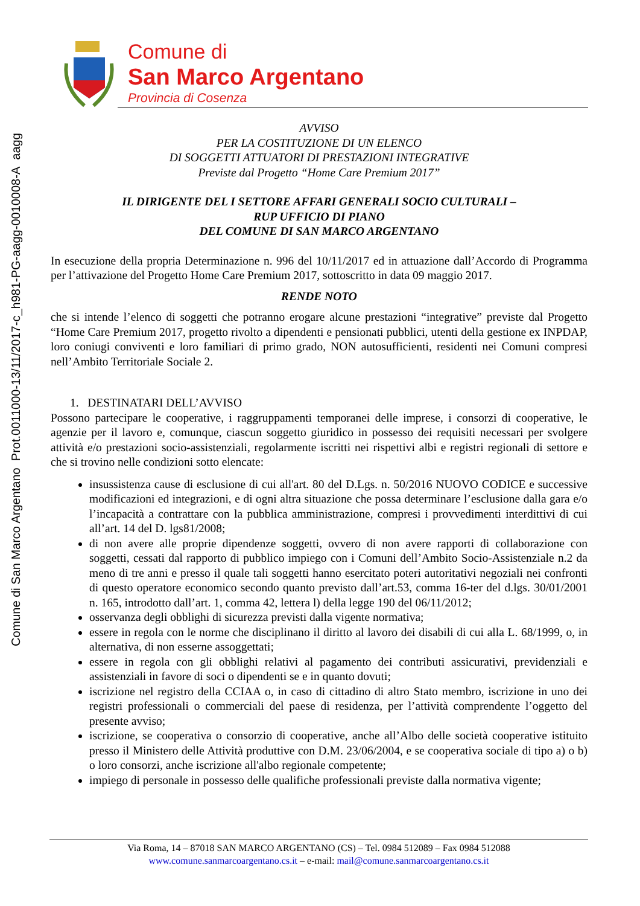Comune di San Marco Argentano Prot.0011000-13/11/2017-c_h981-PG-aagg-0010008-A aagg
Comune di
San Marco Argentano
Provincia di Cosenza
AVVISO
PER LA COSTITUZIONE DI UN ELENCO
DI SOGGETTI ATTUATORI DI PRESTAZIONI INTEGRATIVE
Previste dal Progetto “Home Care Premium 2017”
IL DIRIGENTE DEL I SETTORE AFFARI GENERALI SOCIO CULTURALI –
RUP UFFICIO DI PIANO
DEL COMUNE DI SAN MARCO ARGENTANO
In esecuzione della propria Determinazione n. 996 del 10/11/2017 ed in attuazione dall’Accordo di Programma per l’attivazione del Progetto Home Care Premium 2017, sottoscritto in data 09 maggio 2017.
RENDE NOTO
che si intende l’elenco di soggetti che potranno erogare alcune prestazioni “integrative” previste dal Progetto “Home Care Premium 2017, progetto rivolto a dipendenti e pensionati pubblici, utenti della gestione ex INPDAP, loro coniugi conviventi e loro familiari di primo grado, NON autosufficienti, residenti nei Comuni compresi nell’Ambito Territoriale Sociale 2.
1. DESTINATARI DELL’AVVISO
Possono partecipare le cooperative, i raggruppamenti temporanei delle imprese, i consorzi di cooperative, le agenzie per il lavoro e, comunque, ciascun soggetto giuridico in possesso dei requisiti necessari per svolgere attività e/o prestazioni socio-assistenziali, regolarmente iscritti nei rispettivi albi e registri regionali di settore e che si trovino nelle condizioni sotto elencate:
insussistenza cause di esclusione di cui all'art. 80 del D.Lgs. n. 50/2016 NUOVO CODICE e successive modificazioni ed integrazioni, e di ogni altra situazione che possa determinare l’esclusione dalla gara e/o l’incapacità a contrattare con la pubblica amministrazione, compresi i provvedimenti interdittivi di cui all’art. 14 del D. lgs81/2008;
di non avere alle proprie dipendenze soggetti, ovvero di non avere rapporti di collaborazione con soggetti, cessati dal rapporto di pubblico impiego con i Comuni dell’Ambito Socio-Assistenziale n.2 da meno di tre anni e presso il quale tali soggetti hanno esercitato poteri autoritativi negoziali nei confronti di questo operatore economico secondo quanto previsto dall’art.53, comma 16-ter del d.lgs. 30/01/2001 n. 165, introdotto dall’art. 1, comma 42, lettera l) della legge 190 del 06/11/2012;
osservanza degli obblighi di sicurezza previsti dalla vigente normativa;
essere in regola con le norme che disciplinano il diritto al lavoro dei disabili di cui alla L. 68/1999, o, in alternativa, di non esserne assoggettati;
essere in regola con gli obblighi relativi al pagamento dei contributi assicurativi, previdenziali e assistenziali in favore di soci o dipendenti se e in quanto dovuti;
iscrizione nel registro della CCIAA o, in caso di cittadino di altro Stato membro, iscrizione in uno dei registri professionali o commerciali del paese di residenza, per l’attività comprendente l’oggetto del presente avviso;
iscrizione, se cooperativa o consorzio di cooperative, anche all’Albo delle società cooperative istituito presso il Ministero delle Attività produttive con D.M. 23/06/2004, e se cooperativa sociale di tipo a) o b) o loro consorzi, anche iscrizione all'albo regionale competente;
impiego di personale in possesso delle qualifiche professionali previste dalla normativa vigente;
Via Roma, 14 – 87018 SAN MARCO ARGENTANO (CS) – Tel. 0984 512089 – Fax 0984 512088
www.comune.sanmarcoargentano.cs.it – e-mail: mail@comune.sanmarcoargentano.cs.it